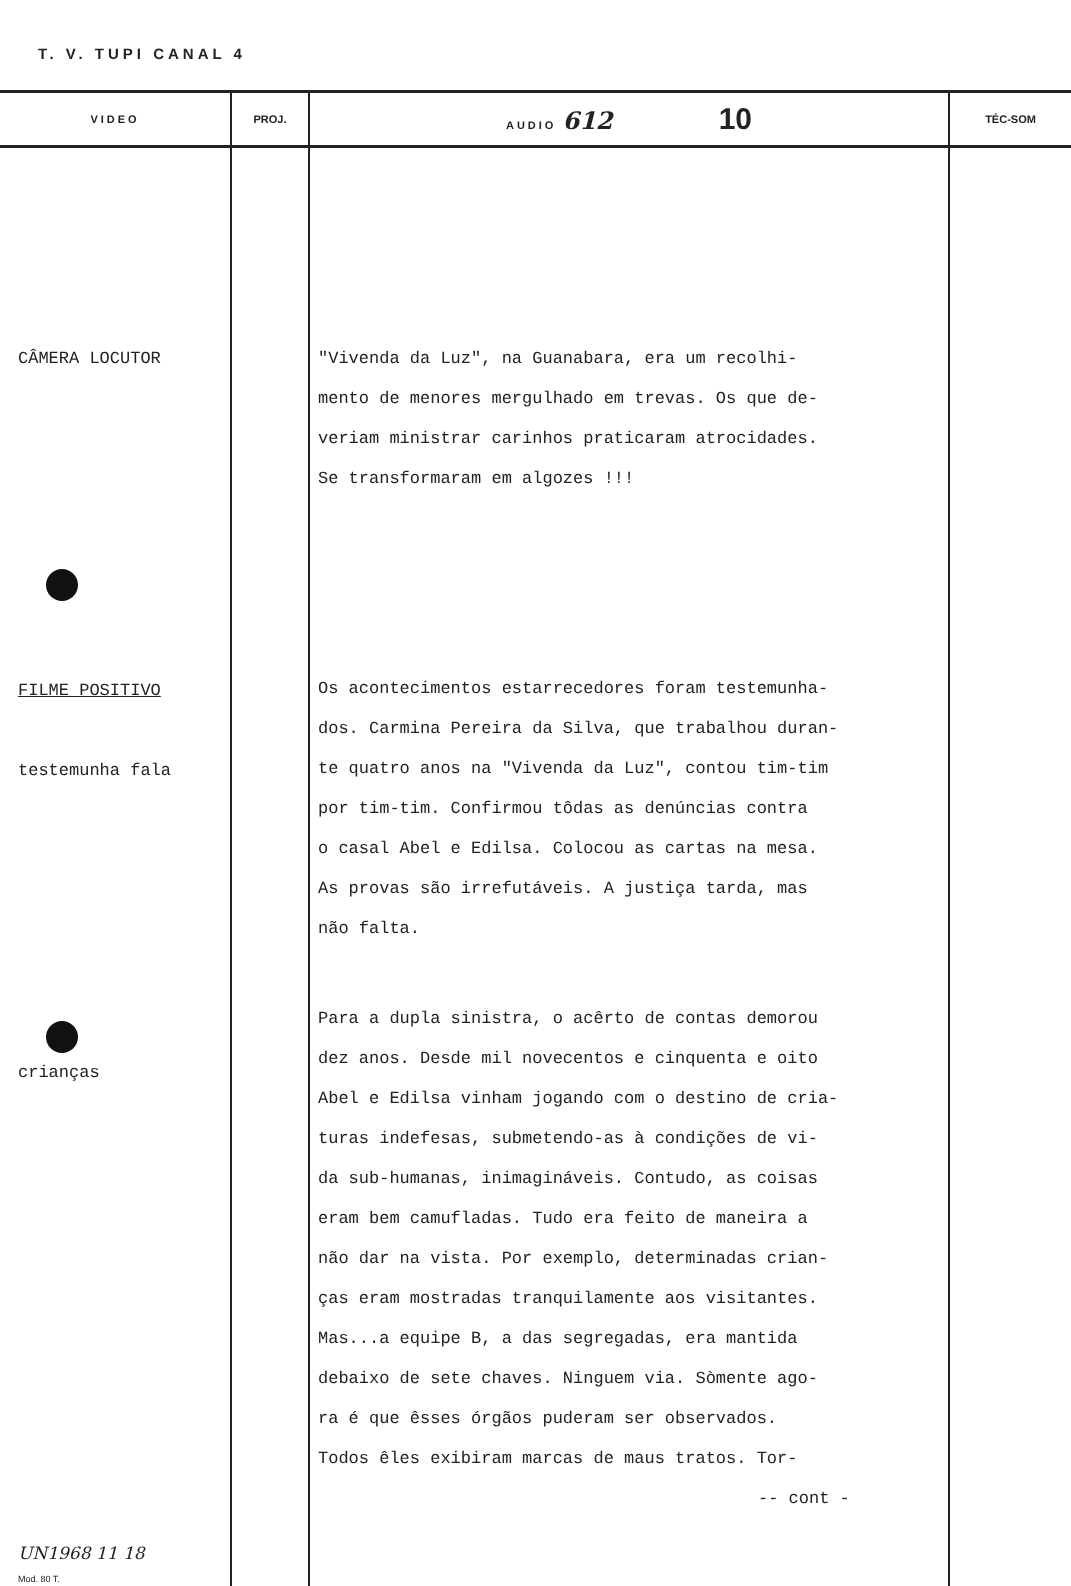T. V. TUPI CANAL 4
| VIDEO | PROJ. | AUDIO 612 10 | TÉC-SOM |
| --- | --- | --- | --- |
| CÂMERA LOCUTOR FILME POSITIVO testemunha fala crianças UN1968 11 18 Mod. 80 T. | | "Vivenda da Luz", na Guanabara, era um recolhi- mento de menores mergulhado em trevas. Os que de- veriam ministrar carinhos praticaram atrocidades. Se transformaram em algozes !!! Os acontecimentos estarrecedores foram testemunha- dos. Carmina Pereira da Silva, que trabalhou duran- te quatro anos na "Vivenda da Luz", contou tim-tim por tim-tim. Confirmou tôdas as denúncias contra o casal Abel e Edilsa. Colocou as cartas na mesa. As provas são irrefutáveis. A justiça tarda, mas não falta. Para a dupla sinistra, o acêrto de contas demorou dez anos. Desde mil novecentos e cinquenta e oito Abel e Edilsa vinham jogando com o destino de cria- turas indefesas, submetendo-as à condições de vi- da sub-humanas, inimagináveis. Contudo, as coisas eram bem camufladas. Tudo era feito de maneira a não dar na vista. Por exemplo, determinadas crian- ças eram mostradas tranquilamente aos visitantes. Mas...a equipe B, a das segregadas, era mantida debaixo de sete chaves. Ninguem via. Sòmente ago- ra é que êsses órgãos puderam ser observados. Todos êles exibiram marcas de maus tratos. Tor- -- cont - | |